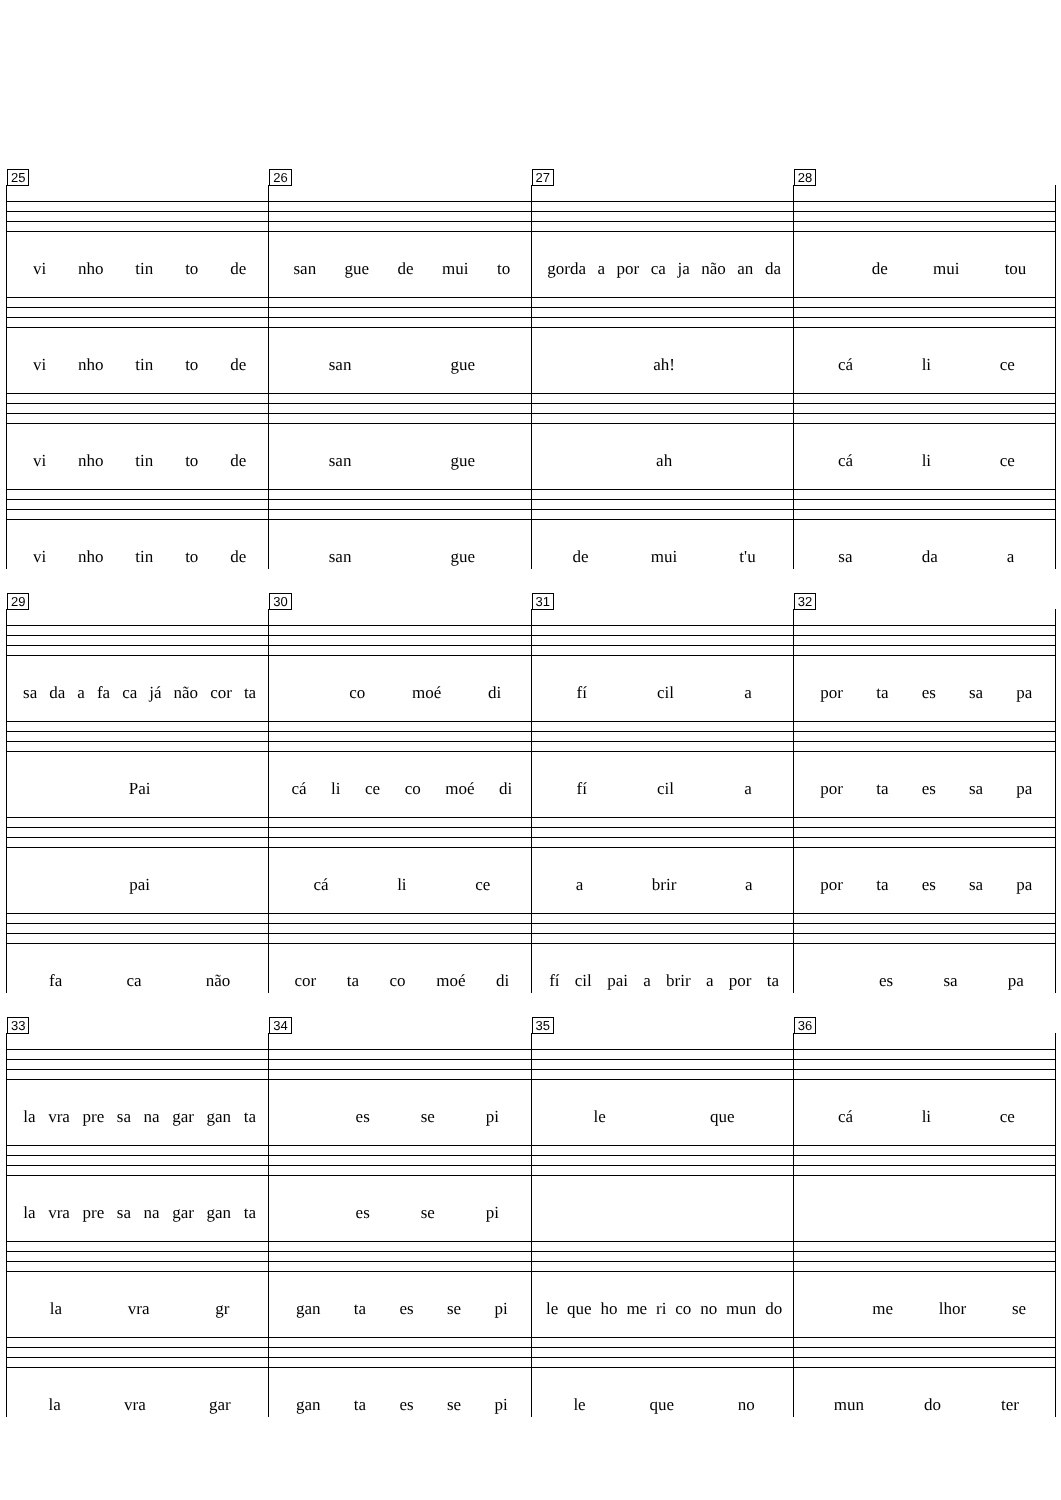25
vi nho tin to de
26
san gue de mui to
27
gorda a por ca ja não an da
28
de mui tou
vi nho tin to de
san gue
ah!
cá li ce
vi nho tin to de
san gue
ah
cá li ce
vi nho tin to de
san gue
de mui t'u
sa da a
29
sa da a fa ca já não cor ta
30
co moé di
31
fí cil a
32
por ta es sa pa
Pai
cá li ce co moé di
fí cil a
por ta es sa pa
pai
cá li ce
a brir a
por ta es sa pa
fa ca não
cor ta co moé di
fí cil pai a brir a por ta
es sa pa
33
la vra pre sa na gar gan ta
34
es se pi
35
le que
36
cá li ce
la vra pre sa na gar gan ta
es se pi
la vra gr
gan ta es se pi
le que ho me ri co no mun do
me lhor se
la vra gar
gan ta es se pi
le que no
mun do ter